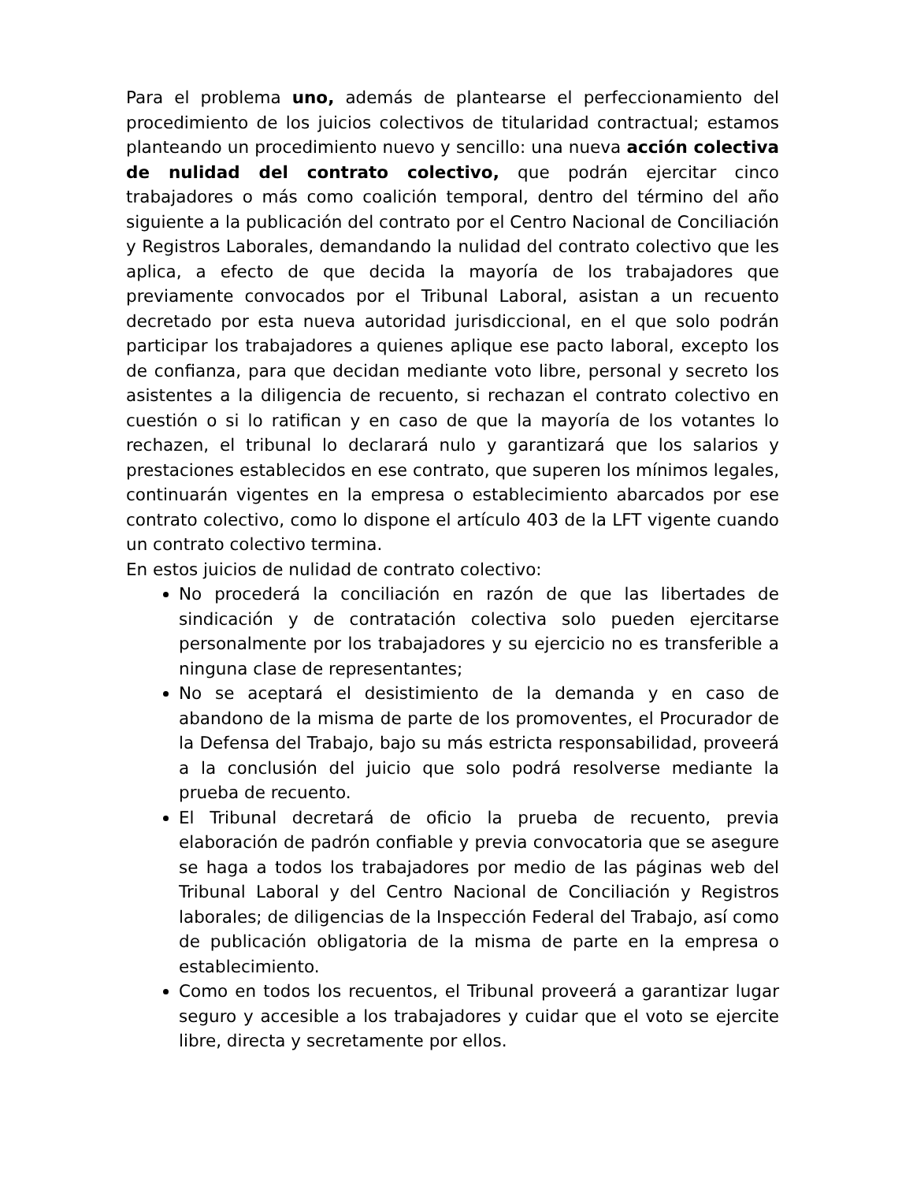Para el problema uno, además de plantearse el perfeccionamiento del procedimiento de los juicios colectivos de titularidad contractual; estamos planteando un procedimiento nuevo y sencillo: una nueva acción colectiva de nulidad del contrato colectivo, que podrán ejercitar cinco trabajadores o más como coalición temporal, dentro del término del año siguiente a la publicación del contrato por el Centro Nacional de Conciliación y Registros Laborales, demandando la nulidad del contrato colectivo que les aplica, a efecto de que decida la mayoría de los trabajadores que previamente convocados por el Tribunal Laboral, asistan a un recuento decretado por esta nueva autoridad jurisdiccional, en el que solo podrán participar los trabajadores a quienes aplique ese pacto laboral, excepto los de confianza, para que decidan mediante voto libre, personal y secreto los asistentes a la diligencia de recuento, si rechazan el contrato colectivo en cuestión o si lo ratifican y en caso de que la mayoría de los votantes lo rechazen, el tribunal lo declarará nulo y garantizará que los salarios y prestaciones establecidos en ese contrato, que superen los mínimos legales, continuarán vigentes en la empresa o establecimiento abarcados por ese contrato colectivo, como lo dispone el artículo 403 de la LFT vigente cuando un contrato colectivo termina.
En estos juicios de nulidad de contrato colectivo:
No procederá la conciliación en razón de que las libertades de sindicación y de contratación colectiva solo pueden ejercitarse personalmente por los trabajadores y su ejercicio no es transferible a ninguna clase de representantes;
No se aceptará el desistimiento de la demanda y en caso de abandono de la misma de parte de los promoventes, el Procurador de la Defensa del Trabajo, bajo su más estricta responsabilidad, proveerá a la conclusión del juicio que solo podrá resolverse mediante la prueba de recuento.
El Tribunal decretará de oficio la prueba de recuento, previa elaboración de padrón confiable y previa convocatoria que se asegure se haga a todos los trabajadores por medio de las páginas web del Tribunal Laboral y del Centro Nacional de Conciliación y Registros laborales; de diligencias de la Inspección Federal del Trabajo, así como de publicación obligatoria de la misma de parte en la empresa o establecimiento.
Como en todos los recuentos, el Tribunal proveerá a garantizar lugar seguro y accesible a los trabajadores y cuidar que el voto se ejercite libre, directa y secretamente por ellos.